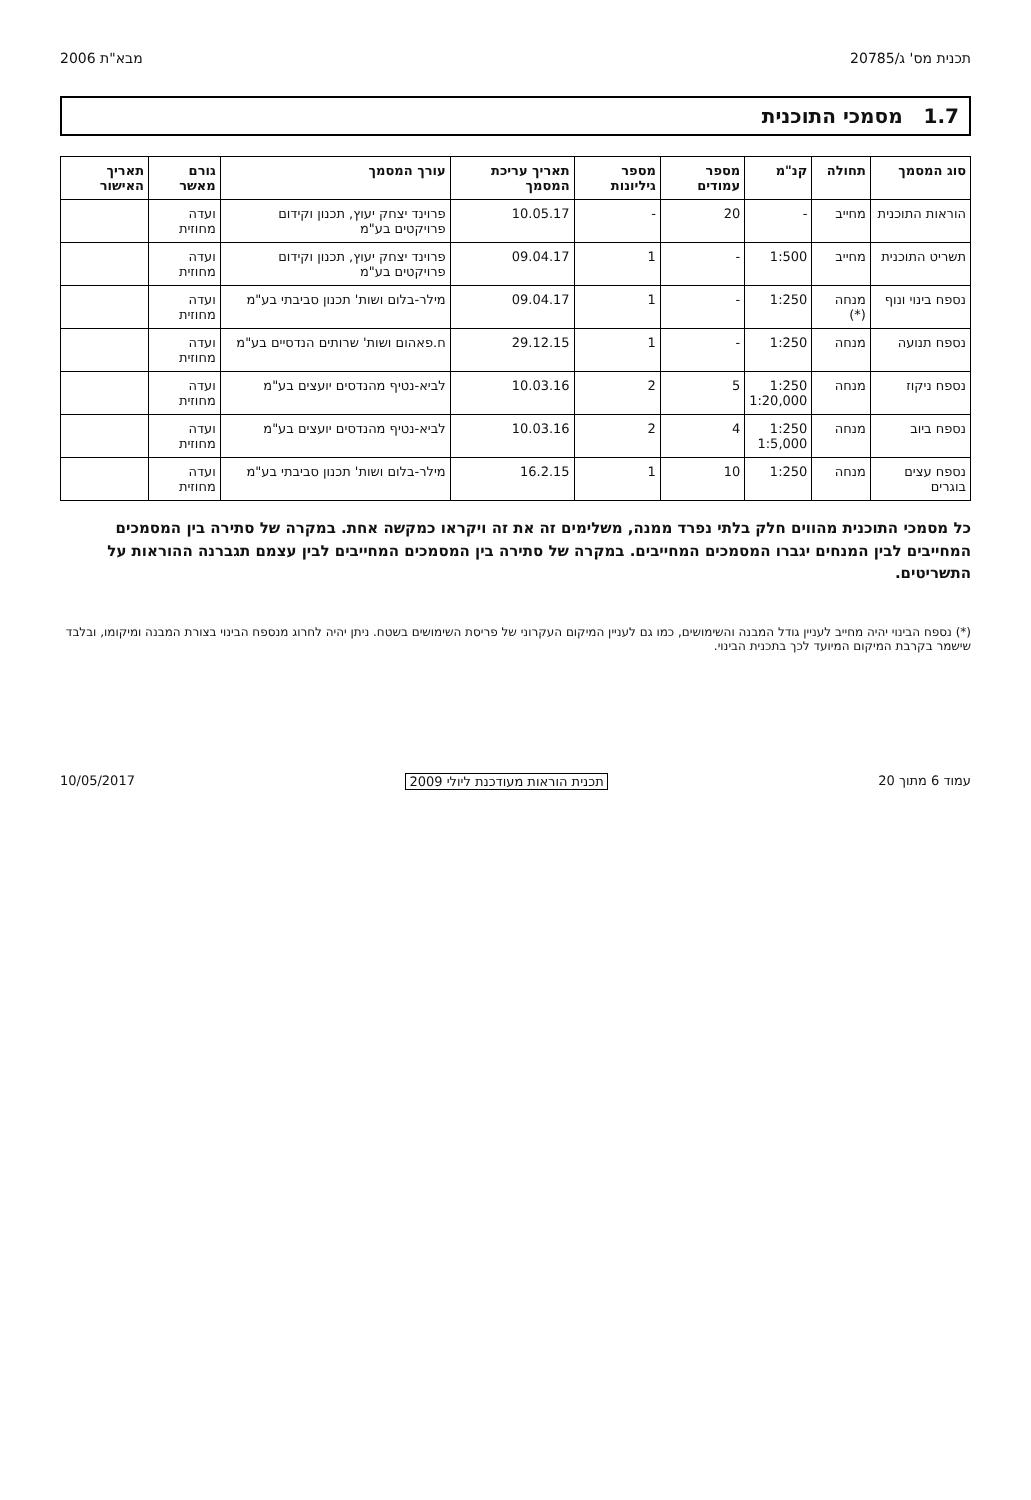תכנית מס' ג/20785 מבא"ת 2006
1.7 מסמכי התוכנית
| סוג המסמך | תחולה | קנ"מ | מספר עמודים | מספר גיליונות | תאריך עריכת המסמך | עורך המסמך | גורם מאשר | תאריך האישור |
| --- | --- | --- | --- | --- | --- | --- | --- | --- |
| הוראות התוכנית | מחייב | - | 20 | - | 10.05.17 | פרוינד יצחק יעוץ, תכנון וקידום פרויקטים בע"מ | ועדה מחוזית | |
| תשריט התוכנית | מחייב | 1:500 | - | 1 | 09.04.17 | פרוינד יצחק יעוץ, תכנון וקידום פרויקטים בע"מ | ועדה מחוזית | |
| נספח בינוי ונוף | מנחה (*) | 1:250 | - | 1 | 09.04.17 | מילר-בלום ושות' תכנון סביבתי בע"מ | ועדה מחוזית | |
| נספח תנועה | מנחה | 1:250 | - | 1 | 29.12.15 | ח.פאהום ושות' שרותים הנדסיים בע"מ | ועדה מחוזית | |
| נספח ניקוז | מנחה | 1:250 1:20,000 | 5 | 2 | 10.03.16 | לביא-נטיף מהנדסים יועצים בע"מ | ועדה מחוזית | |
| נספח ביוב | מנחה | 1:250 1:5,000 | 4 | 2 | 10.03.16 | לביא-נטיף מהנדסים יועצים בע"מ | ועדה מחוזית | |
| נספח עצים בוגרים | מנחה | 1:250 | 10 | 1 | 16.2.15 | מילר-בלום ושות' תכנון סביבתי בע"מ | ועדה מחוזית | |
כל מסמכי התוכנית מהווים חלק בלתי נפרד ממנה, משלימים זה את זה ויקראו כמקשה אחת. במקרה של סתירה בין המסמכים המחייבים לבין המנחים יגברו המסמכים המחייבים. במקרה של סתירה בין המסמכים המחייבים לבין עצמם תגברנה ההוראות על התשריטים.
(*) נספח הבינוי יהיה מחייב לעניין גודל המבנה והשימושים, כמו גם לעניין המיקום העקרוני של פריסת השימושים בשטח. ניתן יהיה לחרוג מנספח הבינוי בצורת המבנה ומיקומו, ובלבד שישמר בקרבת המיקום המיועד לכך בתכנית הבינוי.
עמוד 6 מתוך 20 תכנית הוראות מעודכנת ליולי 2009 10/05/2017